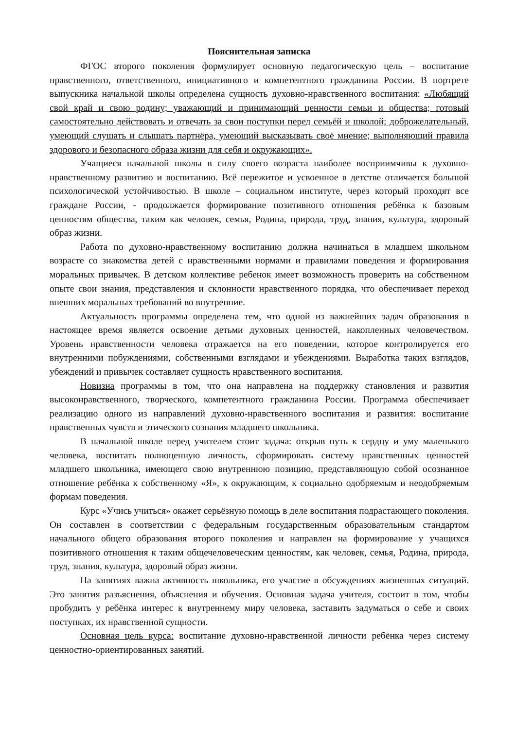Пояснительная записка
ФГОС второго поколения формулирует основную педагогическую цель – воспитание нравственного, ответственного, инициативного и компетентного гражданина России. В портрете выпускника начальной школы определена сущность духовно-нравственного воспитания: «Любящий свой край и свою родину; уважающий и принимающий ценности семьи и общества; готовый самостоятельно действовать и отвечать за свои поступки перед семьёй и школой; доброжелательный, умеющий слушать и слышать партнёра, умеющий высказывать своё мнение; выполняющий правила здорового и безопасного образа жизни для себя и окружающих».
Учащиеся начальной школы в силу своего возраста наиболее восприимчивы к духовно-нравственному развитию и воспитанию. Всё пережитое и усвоенное в детстве отличается большой психологической устойчивостью. В школе – социальном институте, через который проходят все граждане России, - продолжается формирование позитивного отношения ребёнка к базовым ценностям общества, таким как человек, семья, Родина, природа, труд, знания, культура, здоровый образ жизни.
Работа по духовно-нравственному воспитанию должна начинаться в младшем школьном возрасте со знакомства детей с нравственными нормами и правилами поведения и формирования моральных привычек. В детском коллективе ребенок имеет возможность проверить на собственном опыте свои знания, представления и склонности нравственного порядка, что обеспечивает переход внешних моральных требований во внутренние.
Актуальность программы определена тем, что одной из важнейших задач образования в настоящее время является освоение детьми духовных ценностей, накопленных человечеством. Уровень нравственности человека отражается на его поведении, которое контролируется его внутренними побуждениями, собственными взглядами и убеждениями. Выработка таких взглядов, убеждений и привычек составляет сущность нравственного воспитания.
Новизна программы в том, что она направлена на поддержку становления и развития высоконравственного, творческого, компетентного гражданина России. Программа обеспечивает реализацию одного из направлений духовно-нравственного воспитания и развития: воспитание нравственных чувств и этического сознания младшего школьника.
В начальной школе перед учителем стоит задача: открыв путь к сердцу и уму маленького человека, воспитать полноценную личность, сформировать систему нравственных ценностей младшего школьника, имеющего свою внутреннюю позицию, представляющую собой осознанное отношение ребёнка к собственному «Я», к окружающим, к социально одобряемым и неодобряемым формам поведения.
Курс «Учись учиться» окажет серьёзную помощь в деле воспитания подрастающего поколения. Он составлен в соответствии с федеральным государственным образовательным стандартом начального общего образования второго поколения и направлен на формирование у учащихся позитивного отношения к таким общечеловеческим ценностям, как человек, семья, Родина, природа, труд, знания, культура, здоровый образ жизни.
На занятиях важна активность школьника, его участие в обсуждениях жизненных ситуаций. Это занятия разъяснения, объяснения и обучения. Основная задача учителя, состоит в том, чтобы пробудить у ребёнка интерес к внутреннему миру человека, заставить задуматься о себе и своих поступках, их нравственной сущности.
Основная цель курса: воспитание духовно-нравственной личности ребёнка через систему ценностно-ориентированных занятий.